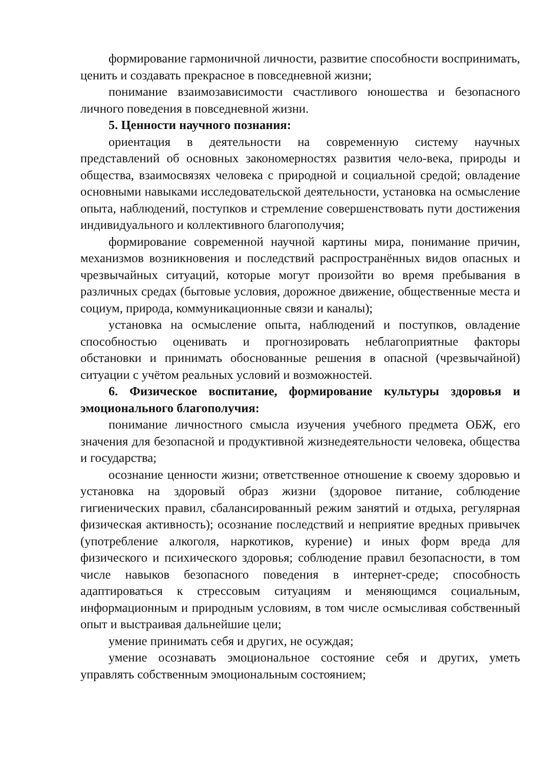формирование гармоничной личности, развитие способности воспринимать, ценить и создавать прекрасное в повседневной жизни;
понимание взаимозависимости счастливого юношества и безопасного личного поведения в повседневной жизни.
5. Ценности научного познания:
ориентация в деятельности на современную систему научных представлений об основных закономерностях развития чело-века, природы и общества, взаимосвязях человека с природной и социальной средой; овладение основными навыками исследовательской деятельности, установка на осмысление опыта, наблюдений, поступков и стремление совершенствовать пути достижения индивидуального и коллективного благополучия;
формирование современной научной картины мира, понимание причин, механизмов возникновения и последствий распространённых видов опасных и чрезвычайных ситуаций, которые могут произойти во время пребывания в различных средах (бытовые условия, дорожное движение, общественные места и социум, природа, коммуникационные связи и каналы);
установка на осмысление опыта, наблюдений и поступков, овладение способностью оценивать и прогнозировать неблагоприятные факторы обстановки и принимать обоснованные решения в опасной (чрезвычайной) ситуации с учётом реальных условий и возможностей.
6. Физическое воспитание, формирование культуры здоровья и эмоционального благополучия:
понимание личностного смысла изучения учебного предмета ОБЖ, его значения для безопасной и продуктивной жизнедеятельности человека, общества и государства;
осознание ценности жизни; ответственное отношение к своему здоровью и установка на здоровый образ жизни (здоровое питание, соблюдение гигиенических правил, сбалансированный режим занятий и отдыха, регулярная физическая активность); осознание последствий и неприятие вредных привычек (употребление алкоголя, наркотиков, курение) и иных форм вреда для физического и психического здоровья; соблюдение правил безопасности, в том числе навыков безопасного поведения в интернет-среде; способность адаптироваться к стрессовым ситуациям и меняющимся социальным, информационным и природным условиям, в том числе осмысливая собственный опыт и выстраивая дальнейшие цели;
умение принимать себя и других, не осуждая;
умение осознавать эмоциональное состояние себя и других, уметь управлять собственным эмоциональным состоянием;